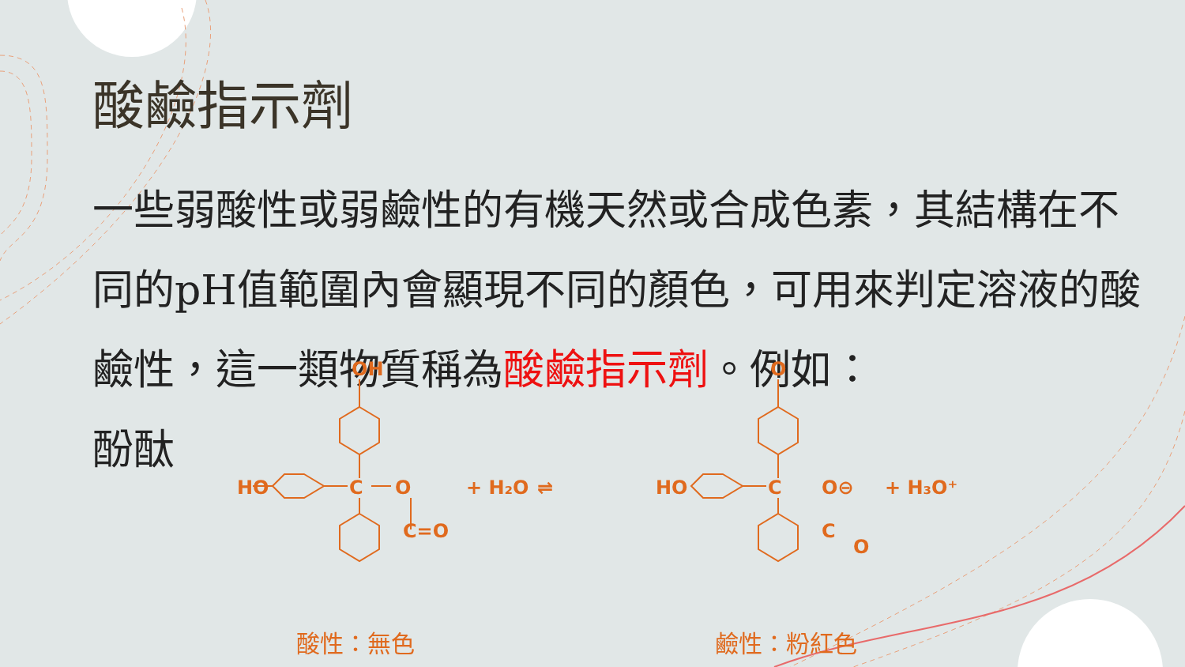酸鹼指示劑
一些弱酸性或弱鹼性的有機天然或合成色素，其結構在不同的pH值範圍內會顯現不同的顏色，可用來判定溶液的酸鹼性，這一類物質稱為酸鹼指示劑。例如：
酚酞
OH
HO
C
O
C=O
+ H₂O
⇌
HO
O
C
O⊖
C
O
+ H₃O⁺
酸性：無色 鹼性：粉紅色